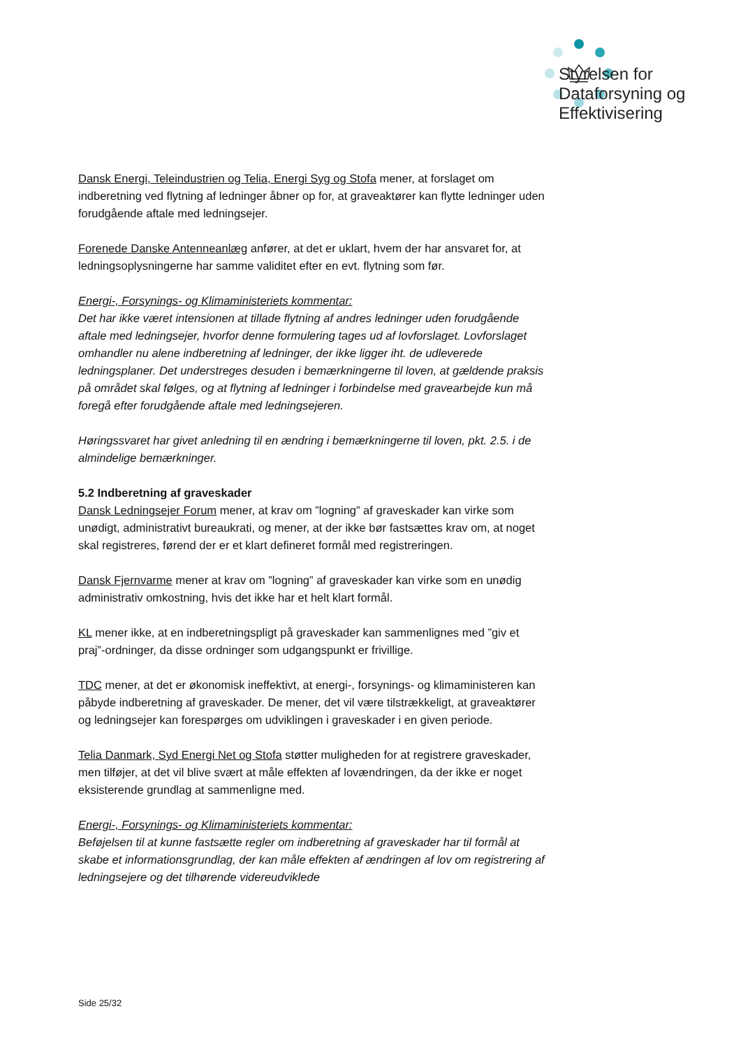Styrelsen for
Dataforsyning og
Effektivisering
Dansk Energi, Teleindustrien og Telia, Energi Syg og Stofa mener, at forslaget om indberetning ved flytning af ledninger åbner op for, at graveaktører kan flytte ledninger uden forudgående aftale med ledningsejer.
Forenede Danske Antenneanlæg anfører, at det er uklart, hvem der har ansvaret for, at ledningsoplysningerne har samme validitet efter en evt. flytning som før.
Energi-, Forsynings- og Klimaministeriets kommentar:
Det har ikke været intensionen at tillade flytning af andres ledninger uden forudgående aftale med ledningsejer, hvorfor denne formulering tages ud af lovforslaget. Lovforslaget omhandler nu alene indberetning af ledninger, der ikke ligger iht. de udleverede ledningsplaner. Det understreges desuden i bemærkningerne til loven, at gældende praksis på området skal følges, og at flytning af ledninger i forbindelse med gravearbejde kun må foregå efter forudgående aftale med ledningsejeren.
Høringssvaret har givet anledning til en ændring i bemærkningerne til loven, pkt. 2.5. i de almindelige bemærkninger.
5.2 Indberetning af graveskader
Dansk Ledningsejer Forum mener, at krav om ”logning” af graveskader kan virke som unødigt, administrativt bureaukrati, og mener, at der ikke bør fastsættes krav om, at noget skal registreres, førend der er et klart defineret formål med registreringen.
Dansk Fjernvarme mener at krav om ”logning” af graveskader kan virke som en unødig administrativ omkostning, hvis det ikke har et helt klart formål.
KL mener ikke, at en indberetningspligt på graveskader kan sammenlignes med ”giv et praj”-ordninger, da disse ordninger som udgangspunkt er frivillige.
TDC mener, at det er økonomisk ineffektivt, at energi-, forsynings- og klimaministeren kan påbyde indberetning af graveskader. De mener, det vil være tilstrækkeligt, at graveaktører og ledningsejer kan forespørges om udviklingen i graveskader i en given periode.
Telia Danmark, Syd Energi Net og Stofa støtter muligheden for at registrere graveskader, men tilføjer, at det vil blive svært at måle effekten af lovændringen, da der ikke er noget eksisterende grundlag at sammenligne med.
Energi-, Forsynings- og Klimaministeriets kommentar:
Beføjelsen til at kunne fastsætte regler om indberetning af graveskader har til formål at skabe et informationsgrundlag, der kan måle effekten af ændringen af lov om registrering af ledningsejere og det tilhørende videreudviklede
Side 25/32